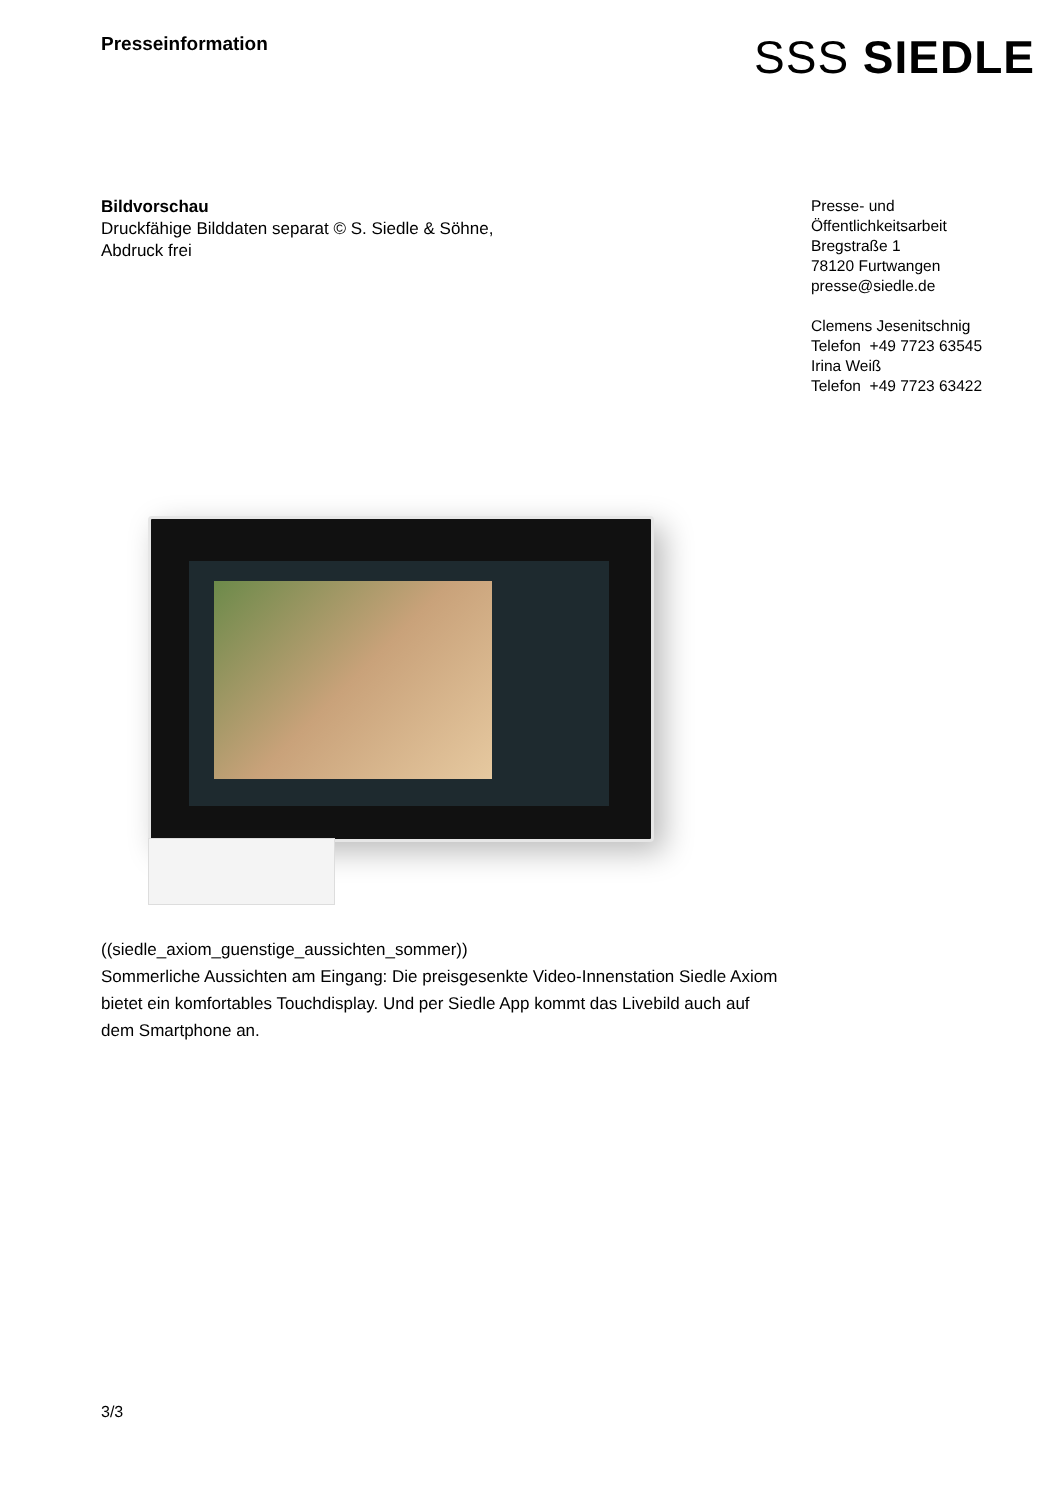Presseinformation
SSS SIEDLE
Bildvorschau
Druckfähige Bilddaten separat © S. Siedle & Söhne,
Abdruck frei
Presse- und
Öffentlichkeitsarbeit
Bregstraße 1
78120 Furtwangen
presse@siedle.de
Clemens Jesenitschnig
Telefon +49 7723 63545
Irina Weiß
Telefon +49 7723 63422
((siedle_axiom_guenstige_aussichten_sommer))
Sommerliche Aussichten am Eingang: Die preisgesenkte Video-Innenstation Siedle Axiom bietet ein komfortables Touchdisplay. Und per Siedle App kommt das Livebild auch auf dem Smartphone an.
3/3